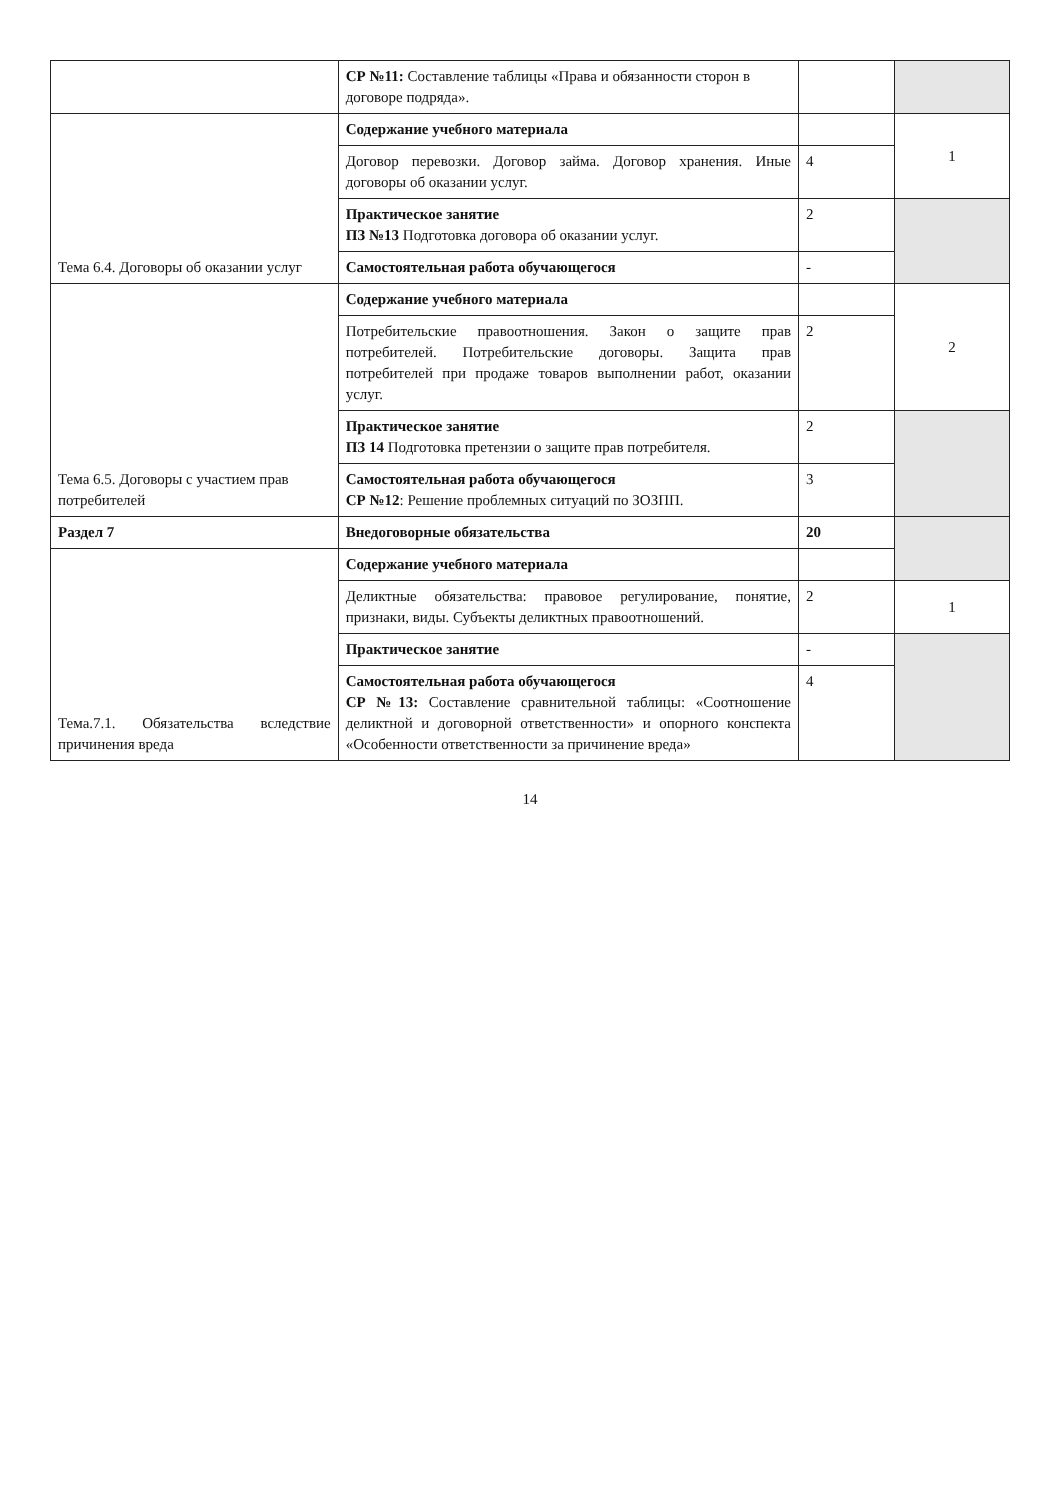| | СР №11: Составление таблицы «Права и обязанности сторон в договоре подряда». | | |
| Тема 6.4. Договоры об оказании услуг | Содержание учебного материала | | 1 |
| | Договор перевозки. Договор займа. Договор хранения. Иные договоры об оказании услуг. | 4 | |
| | Практическое занятие ПЗ №13 Подготовка договора об оказании услуг. | 2 | |
| | Самостоятельная работа обучающегося | - | |
| Тема 6.5. Договоры с участием прав потребителей | Содержание учебного материала | | 2 |
| | Потребительские правоотношения. Закон о защите прав потребителей. Потребительские договоры. Защита прав потребителей при продаже товаров выполнении работ, оказании услуг. | 2 | |
| | Практическое занятие ПЗ 14 Подготовка претензии о защите прав потребителя. | 2 | |
| | Самостоятельная работа обучающегося СР №12 : Решение проблемных ситуаций по ЗОЗПП. | 3 | |
| Раздел 7 | Внедоговорные обязательства | 20 | |
| Тема.7.1. Обязательства вследствие причинения вреда | Содержание учебного материала | | |
| | Деликтные обязательства: правовое регулирование, понятие, признаки, виды. Субъекты деликтных правоотношений. | 2 | 1 |
| | Практическое занятие | - | |
| | Самостоятельная работа обучающегося СР №13: Составление сравнительной таблицы: «Соотношение деликтной и договорной ответственности» и опорного конспекта «Особенности ответственности за причинение вреда» | 4 | |
14